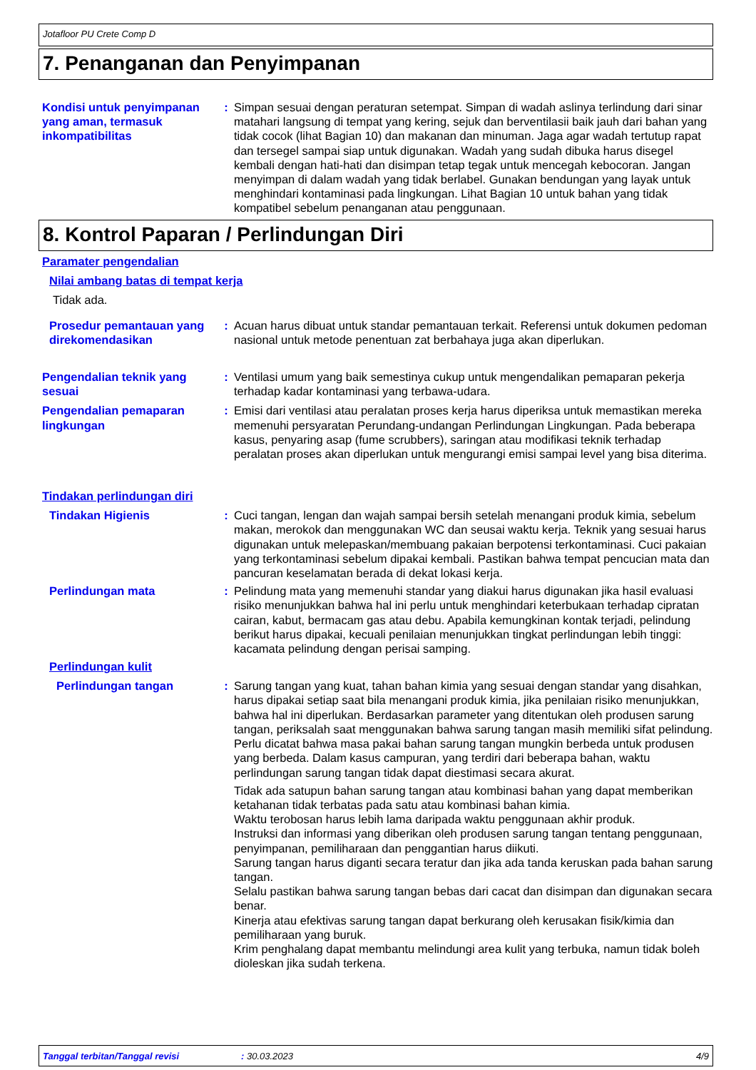Jotafloor PU Crete Comp D
7. Penanganan dan Penyimpanan
Kondisi untuk penyimpanan yang aman, termasuk inkompatibilitas
: Simpan sesuai dengan peraturan setempat. Simpan di wadah aslinya terlindung dari sinar matahari langsung di tempat yang kering, sejuk dan berventilasii baik jauh dari bahan yang tidak cocok (lihat Bagian 10) dan makanan dan minuman. Jaga agar wadah tertutup rapat dan tersegel sampai siap untuk digunakan. Wadah yang sudah dibuka harus disegel kembali dengan hati-hati dan disimpan tetap tegak untuk mencegah kebocoran. Jangan menyimpan di dalam wadah yang tidak berlabel. Gunakan bendungan yang layak untuk menghindari kontaminasi pada lingkungan. Lihat Bagian 10 untuk bahan yang tidak kompatibel sebelum penanganan atau penggunaan.
8. Kontrol Paparan / Perlindungan Diri
Paramater pengendalian
Nilai ambang batas di tempat kerja
Tidak ada.
Prosedur pemantauan yang direkomendasikan
: Acuan harus dibuat untuk standar pemantauan terkait. Referensi untuk dokumen pedoman nasional untuk metode penentuan zat berbahaya juga akan diperlukan.
Pengendalian teknik yang sesuai
: Ventilasi umum yang baik semestinya cukup untuk mengendalikan pemaparan pekerja terhadap kadar kontaminasi yang terbawa-udara.
Pengendalian pemaparan lingkungan
: Emisi dari ventilasi atau peralatan proses kerja harus diperiksa untuk memastikan mereka memenuhi persyaratan Perundang-undangan Perlindungan Lingkungan. Pada beberapa kasus, penyaring asap (fume scrubbers), saringan atau modifikasi teknik terhadap peralatan proses akan diperlukan untuk mengurangi emisi sampai level yang bisa diterima.
Tindakan perlindungan diri
Tindakan Higienis : Cuci tangan, lengan dan wajah sampai bersih setelah menangani produk kimia, sebelum makan, merokok dan menggunakan WC dan seusai waktu kerja. Teknik yang sesuai harus digunakan untuk melepaskan/membuang pakaian berpotensi terkontaminasi. Cuci pakaian yang terkontaminasi sebelum dipakai kembali. Pastikan bahwa tempat pencucian mata dan pancuran keselamatan berada di dekat lokasi kerja.
Perlindungan mata : Pelindung mata yang memenuhi standar yang diakui harus digunakan jika hasil evaluasi risiko menunjukkan bahwa hal ini perlu untuk menghindari keterbukaan terhadap cipratan cairan, kabut, bermacam gas atau debu. Apabila kemungkinan kontak terjadi, pelindung berikut harus dipakai, kecuali penilaian menunjukkan tingkat perlindungan lebih tinggi: kacamata pelindung dengan perisai samping.
Perlindungan kulit
Perlindungan tangan : Sarung tangan yang kuat, tahan bahan kimia yang sesuai dengan standar yang disahkan, harus dipakai setiap saat bila menangani produk kimia, jika penilaian risiko menunjukkan, bahwa hal ini diperlukan. Berdasarkan parameter yang ditentukan oleh produsen sarung tangan, periksalah saat menggunakan bahwa sarung tangan masih memiliki sifat pelindung. Perlu dicatat bahwa masa pakai bahan sarung tangan mungkin berbeda untuk produsen yang berbeda. Dalam kasus campuran, yang terdiri dari beberapa bahan, waktu perlindungan sarung tangan tidak dapat diestimasi secara akurat.
Tidak ada satupun bahan sarung tangan atau kombinasi bahan yang dapat memberikan ketahanan tidak terbatas pada satu atau kombinasi bahan kimia.
Waktu terobosan harus lebih lama daripada waktu penggunaan akhir produk.
Instruksi dan informasi yang diberikan oleh produsen sarung tangan tentang penggunaan, penyimpanan, pemiliharaan dan penggantian harus diikuti.
Sarung tangan harus diganti secara teratur dan jika ada tanda keruskan pada bahan sarung tangan.
Selalu pastikan bahwa sarung tangan bebas dari cacat dan disimpan dan digunakan secara benar.
Kinerja atau efektivas sarung tangan dapat berkurang oleh kerusakan fisik/kimia dan pemiliharaan yang buruk.
Krim penghalang dapat membantu melindungi area kulit yang terbuka, namun tidak boleh dioleskan jika sudah terkena.
Tanggal terbitan/Tanggal revisi: 30.03.2023 4/9